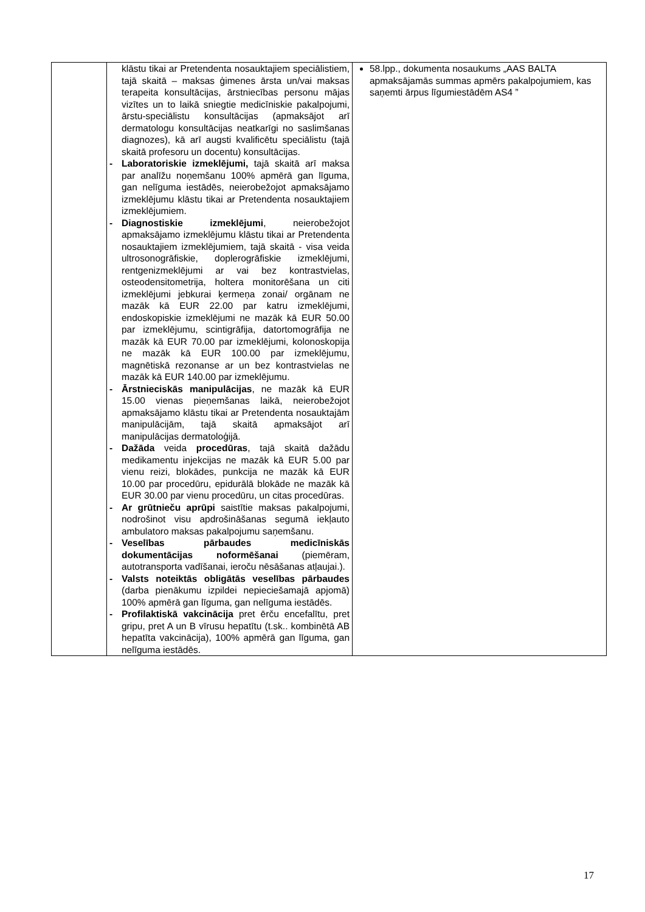| | klāstu tikai ar Pretendenta nosauktajiem speciālistiem, tajā skaitā – maksas ģimenes ārsta un/vai maksas terapeita konsultācijas, ārstniecības personu mājas vizītes un to laikā sniegtie medicīniskie pakalpojumi, ārstu-speciālistu konsultācijas (apmaksājot arī dermatologu konsultācijas neatkarīgi no saslimšanas diagnozes), kā arī augsti kvalificētu speciālistu (tajā skaitā profesoru un docentu) konsultācijas. - Laboratoriskie izmeklējumi, tajā skaitā arī maksa par analīžu noņemšanu 100% apmērā gan līguma, gan nelīguma iestādēs, neierobežojot apmaksājamo izmeklējumu klāstu tikai ar Pretendenta nosauktajiem izmeklējumiem. - Diagnostiskie izmeklējumi , neierobežojot apmaksājamo izmeklējumu klāstu tikai ar Pretendenta nosauktajiem izmeklējumiem, tajā skaitā - visa veida ultrosonogrāfiskie, doplerogrāfiskie izmeklējumi, rentgenizmeklējumi ar vai bez kontrastvielas, osteodensitometrija, holtera monitorēšana un citi izmeklējumi jebkurai ķermeņa zonai/ orgānam ne mazāk kā EUR 22.00 par katru izmeklējumi, endoskopiskie izmeklējumi ne mazāk kā EUR 50.00 par izmeklējumu, scintigrāfija, datortomogrāfija ne mazāk kā EUR 70.00 par izmeklējumi, kolonoskopija ne mazāk kā EUR 100.00 par izmeklējumu, magnētiskā rezonanse ar un bez kontrastvielas ne mazāk kā EUR 140.00 par izmeklējumu. - Ārstnieciskās manipulācijas , ne mazāk kā EUR 15.00 vienas pieņemšanas laikā, neierobežojot apmaksājamo klāstu tikai ar Pretendenta nosauktajām manipulācijām, tajā skaitā apmaksājot arī manipulācijas dermatoloģijā. - Dažāda veida procedūras , tajā skaitā dažādu medikamentu injekcijas ne mazāk kā EUR 5.00 par vienu reizi, blokādes, punkcija ne mazāk kā EUR 10.00 par procedūru, epidurālā blokāde ne mazāk kā EUR 30.00 par vienu procedūru, un citas procedūras. - Ar grūtnieču aprūpi saistītie maksas pakalpojumi, nodrošinot visu apdrošināšanas segumā iekļauto ambulatoro maksas pakalpojumu saņemšanu. - Veselības pārbaudes medicīniskās dokumentācijas noformēšanai (piemēram, autotransporta vadīšanai, ieroču nēsāšanas atļaujai.). - Valsts noteiktās obligātās veselības pārbaudes (darba pienākumu izpildei nepieciešamajā apjomā) 100% apmērā gan līguma, gan nelīguma iestādēs. - Profilaktiskā vakcinācija pret ērču encefalītu, pret gripu, pret A un B vīrusu hepatītu (t.sk.. kombinētā AB hepatīta vakcinācija), 100% apmērā gan līguma, gan nelīguma iestādēs. | 58.lpp., dokumenta nosaukums „AAS BALTA apmaksājamās summas apmērs pakalpojumiem, kas saņemti ārpus līgumiestādēm AS4 ” |
17